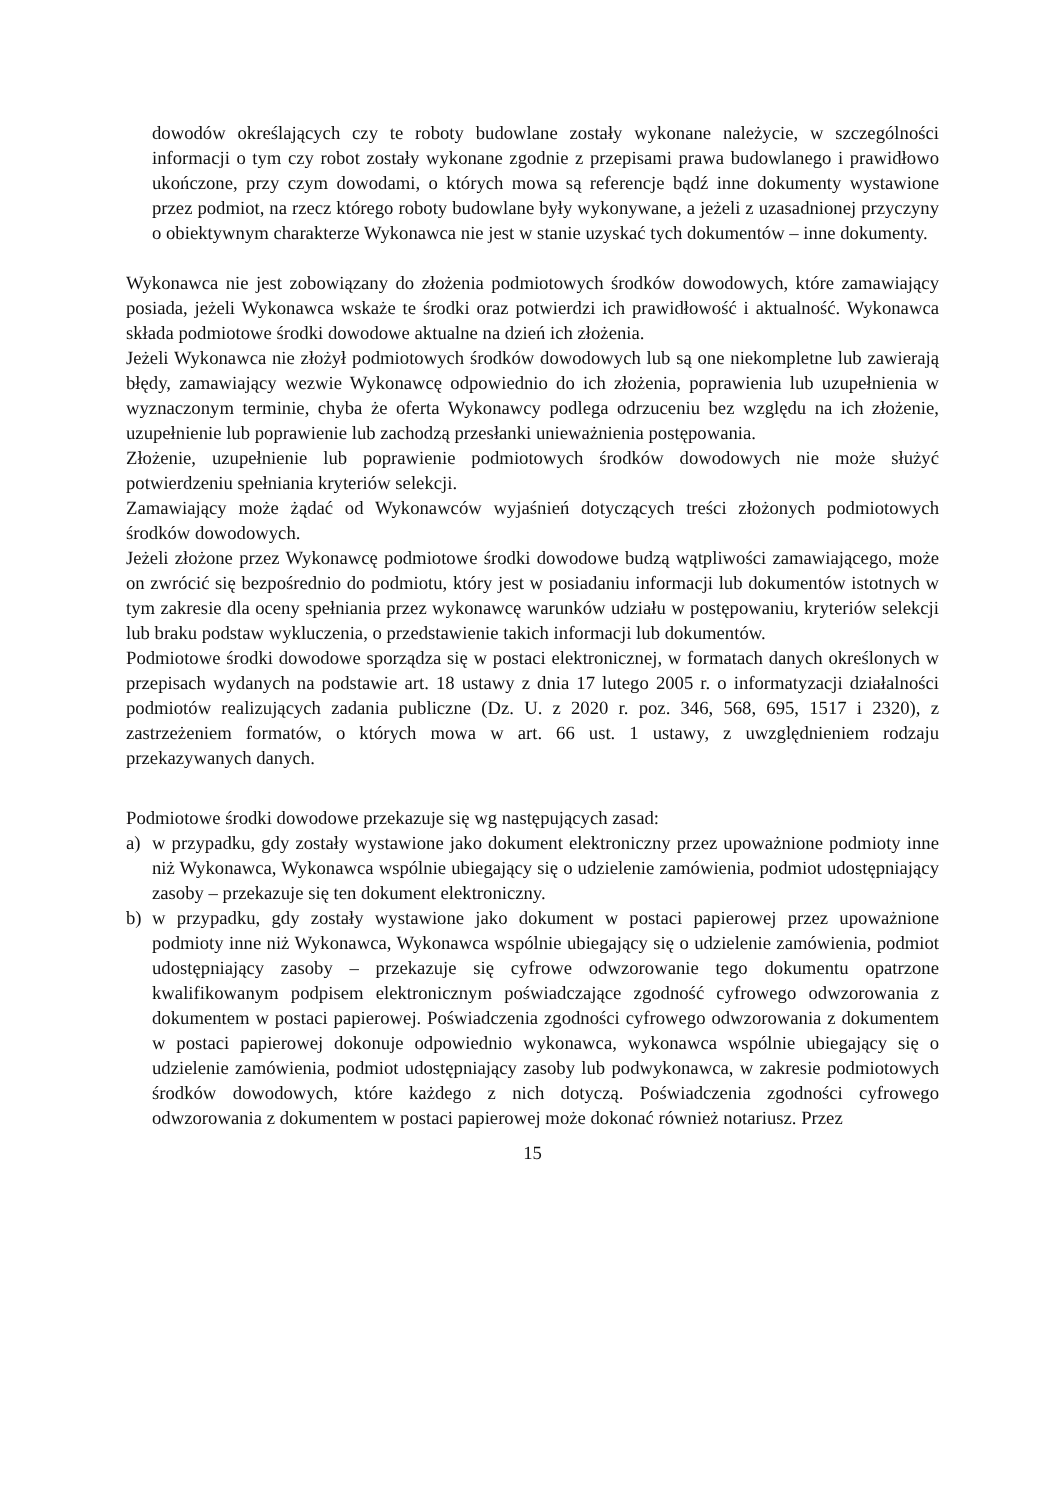dowodów określających czy te roboty budowlane zostały wykonane należycie, w szczególności informacji o tym czy robot zostały wykonane zgodnie z przepisami prawa budowlanego i prawidłowo ukończone, przy czym dowodami, o których mowa są referencje bądź inne dokumenty wystawione przez podmiot, na rzecz którego roboty budowlane były wykonywane, a jeżeli z uzasadnionej przyczyny o obiektywnym charakterze Wykonawca nie jest w stanie uzyskać tych dokumentów – inne dokumenty.
Wykonawca nie jest zobowiązany do złożenia podmiotowych środków dowodowych, które zamawiający posiada, jeżeli Wykonawca wskaże te środki oraz potwierdzi ich prawidłowość i aktualność. Wykonawca składa podmiotowe środki dowodowe aktualne na dzień ich złożenia.
Jeżeli Wykonawca nie złożył podmiotowych środków dowodowych lub są one niekompletne lub zawierają błędy, zamawiający wezwie Wykonawcę odpowiednio do ich złożenia, poprawienia lub uzupełnienia w wyznaczonym terminie, chyba że oferta Wykonawcy podlega odrzuceniu bez względu na ich złożenie, uzupełnienie lub poprawienie lub zachodzą przesłanki unieważnienia postępowania.
Złożenie, uzupełnienie lub poprawienie podmiotowych środków dowodowych nie może służyć potwierdzeniu spełniania kryteriów selekcji.
Zamawiający może żądać od Wykonawców wyjaśnień dotyczących treści złożonych podmiotowych środków dowodowych.
Jeżeli złożone przez Wykonawcę podmiotowe środki dowodowe budzą wątpliwości zamawiającego, może on zwrócić się bezpośrednio do podmiotu, który jest w posiadaniu informacji lub dokumentów istotnych w tym zakresie dla oceny spełniania przez wykonawcę warunków udziału w postępowaniu, kryteriów selekcji lub braku podstaw wykluczenia, o przedstawienie takich informacji lub dokumentów.
Podmiotowe środki dowodowe sporządza się w postaci elektronicznej, w formatach danych określonych w przepisach wydanych na podstawie art. 18 ustawy z dnia 17 lutego 2005 r. o informatyzacji działalności podmiotów realizujących zadania publiczne (Dz. U. z 2020 r. poz. 346, 568, 695, 1517 i 2320), z zastrzeżeniem formatów, o których mowa w art. 66 ust. 1 ustawy, z uwzględnieniem rodzaju przekazywanych danych.
Podmiotowe środki dowodowe przekazuje się wg następujących zasad:
a) w przypadku, gdy zostały wystawione jako dokument elektroniczny przez upoważnione podmioty inne niż Wykonawca, Wykonawca wspólnie ubiegający się o udzielenie zamówienia, podmiot udostępniający zasoby – przekazuje się ten dokument elektroniczny.
b) w przypadku, gdy zostały wystawione jako dokument w postaci papierowej przez upoważnione podmioty inne niż Wykonawca, Wykonawca wspólnie ubiegający się o udzielenie zamówienia, podmiot udostępniający zasoby – przekazuje się cyfrowe odwzorowanie tego dokumentu opatrzone kwalifikowanym podpisem elektronicznym poświadczające zgodność cyfrowego odwzorowania z dokumentem w postaci papierowej. Poświadczenia zgodności cyfrowego odwzorowania z dokumentem w postaci papierowej dokonuje odpowiednio wykonawca, wykonawca wspólnie ubiegający się o udzielenie zamówienia, podmiot udostępniający zasoby lub podwykonawca, w zakresie podmiotowych środków dowodowych, które każdego z nich dotyczą. Poświadczenia zgodności cyfrowego odwzorowania z dokumentem w postaci papierowej może dokonać również notariusz. Przez
15